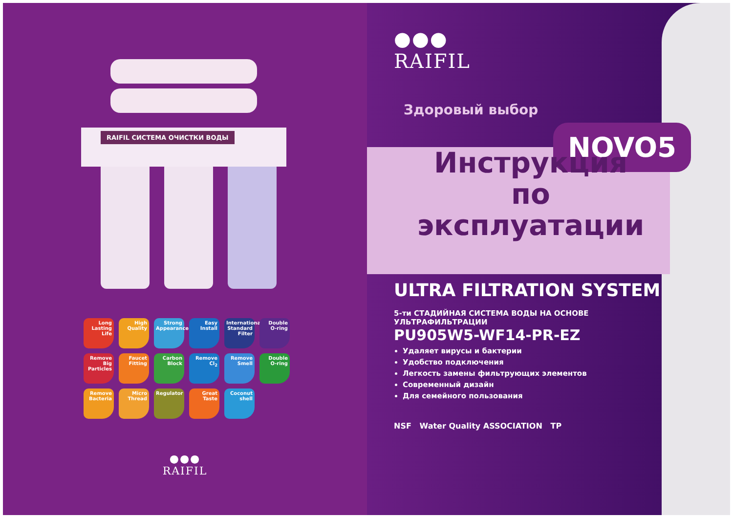RAIFIL СИСТЕМА ОЧИСТКИ ВОДЫ
Long Lasting Life
High Quality
Strong Appearance
Easy Install
International Standard Filter
Double O-ring
Remove Big Particles
Faucet Fitting
Carbon Block
Remove Cl<sub>2</sub>
Remove Smell
Double O-ring
Remove Bacteria
Micro Thread
Regulator
Great Taste
Coconut shell
●●●
RAIFIL
NOVO5
●●●
RAIFIL
Здоровый выбор
Инструкция
по
эксплуатации
ULTRA FILTRATION SYSTEM
5-ти СТАДИЙНАЯ СИСТЕМА ВОДЫ НА ОСНОВЕ
УЛЬТРАФИЛЬТРАЦИИ
PU905W5-WF14-PR-EZ
Удаляет вирусы и бактерии
Удобство подключения
Легкость замены фильтрующих элементов
Современный дизайн
Для семейного пользования
NSF Water Quality ASSOCIATION ТР